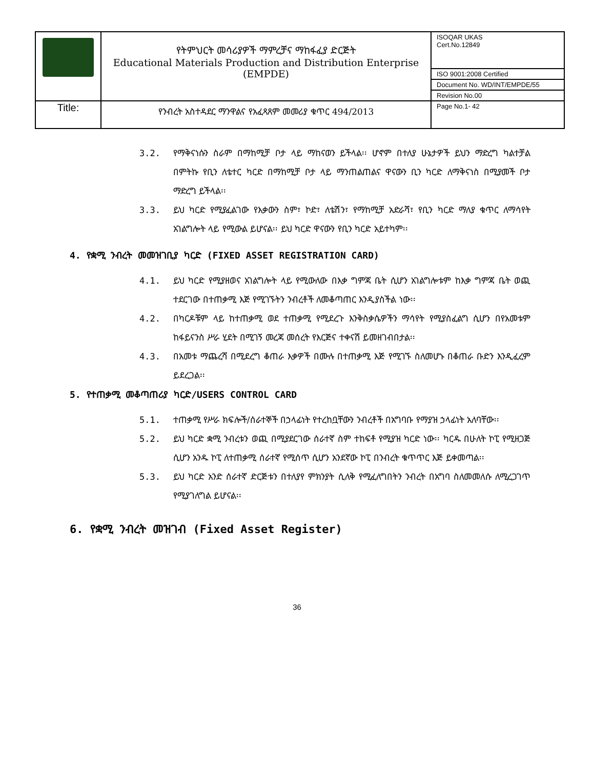| | የትምህርት መሳሪያዎች ማምረቻና ማከፋፈያ ድርጅት Educational Materials Production and Distribution Enterprise (EMPDE) | ISOQAR UKAS Cert.No.12849 |
| | | ISO 9001:2008 Certified |
| | | Document No. WD/INT/EMPDE/55 |
| | | Revision No.00 |
| Title: | የንብረት አስተዳደር ማንዋልና የአፈጻጸም መመሪያ ቁጥር 494/2013 | Page No.1- 42 |
3.2.
የማቅናነሱን ስራም በማከሚቻ ቦታ ላይ ማከናወን ይችላል፡፡ ሆኖም በተለያ ሁኔታዎች ይህን ማድረግ ካልተቻል በምትኩ የቢን ለቴተር ካርድ በማከሚቻ ቦታ ላይ ማንጠልጠልና ዋናውን ቢን ካርድ ለማቅናነስ በሚያመች ቦታ ማድረግ ይችላል፡፡
3.3.
ይህ ካርድ የሚያፈልገው የእቃውን ስም፣ ኮድ፣ ለቴሽን፣ የማከሚቻ አድራሻ፣ የቢን ካርድ ማለያ ቁጥር ለማሳየት አገልግሎት ላይ የሚውል ይሆናል፡፡ ይህ ካርድ ዋናውን የቢን ካርድ አይተካም፡፡
4. የቋሚ ንብረት መመዝገቢያ ካርድ (FIXED ASSET REGISTRATION CARD)
4.1.
ይህ ካርድ የሚያዘወና አገልግሎት ላይ የሚውለው በእቃ ግምጃ ቤት ሲሆን አገልግሎቱም ከእቃ ግምጃ ቤት ወጪ ተደርገው በተጠቃሚ እጅ የሚገኙትን ንብረቶች ለመቆጣጠር እንዲያስችል ነው፡፡
4.2.
በካርዶቹም ላይ ከተጠቃሚ ወደ ተጠቃሚ የሚደረጉ እንቅስቃሴዎችን ማሳየት የሚያስፈልግ ሲሆን በየአመቱም ከፋይናንስ ሥራ ሂደት በሚገኝ መረጃ መሰረት የእርጅና ተቀናሽ ይመዘገብበታል፡፡
4.3.
በአመቱ ማጨረሻ በሚደረግ ቆጠራ እቃዎች በሙሉ በተጠቃሚ እጅ የሚገኙ ስለመሆኑ በቆጠራ ቡድን እንዲፈረም ይደረጋል፡፡
5. የተጠቃሚ መቆጣጠሪያ ካርድ/USERS CONTROL CARD
5.1.
ተጠቃሚ የሥራ ክፍሎች/ሰራተኞች በኃላፊነት የተረከቧቸውን ንብረቶች በአግባቡ የማያዝ ኃላፊነት አለባቸው፡፡
5.2.
ይህ ካርድ ቋሚ ንብረቱን ወጪ በሚያደርገው ሰራተኛ ስም ተከፍቶ የሚያዝ ካርድ ነው፡፡ ካርዱ በሁለት ኮፒ የሚዘጋጅ ሲሆን አንዱ ኮፒ ለተጠቃሚ ሰራተኛ የሚሰጥ ሲሆን አንደኛው ኮፒ በንብረት ቁጥጥር እጅ ይቀመጣል፡፡
5.3.
ይህ ካርድ አንድ ሰራተኛ ድርጅቱን በተለያየ ምክንያት ሲለቅ የሚፈለግበትን ንብረት በአግባ ስለመመለሱ ለሚረጋገጥ የሚያገለግል ይሆናል፡፡
6. የቋሚ ንብረት መዝገብ (Fixed Asset Register)
36